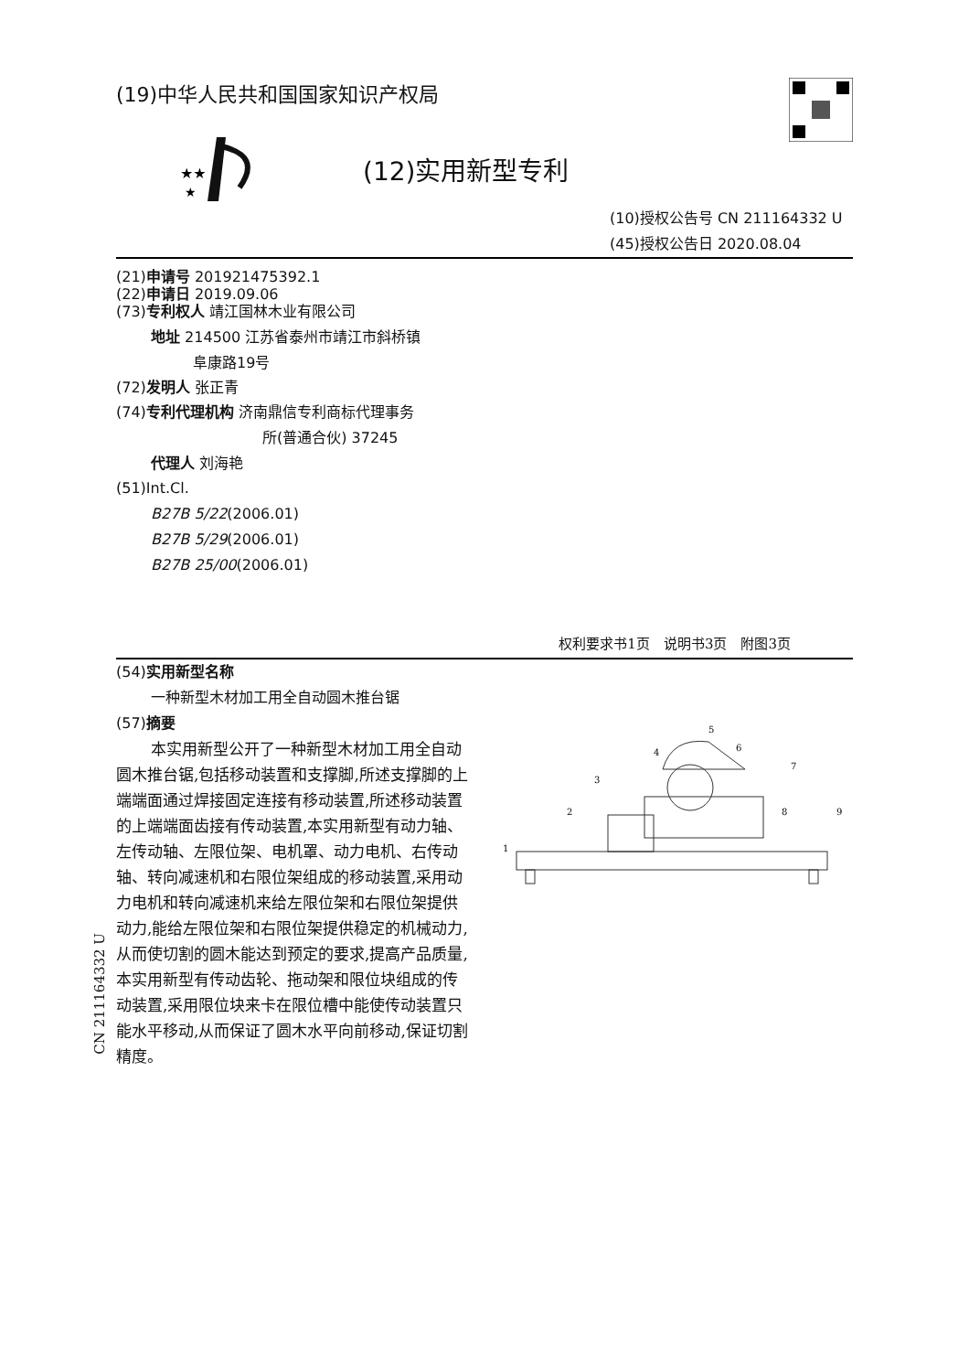(19)中华人民共和国国家知识产权局
★★
★
(12)实用新型专利
(10)授权公告号 CN 211164332 U
(45)授权公告日 2020.08.04
(21)申请号 201921475392.1
(22)申请日 2019.09.06
(73)专利权人 靖江国林木业有限公司
地址 214500 江苏省泰州市靖江市斜桥镇
阜康路19号
(72)发明人 张正青
(74)专利代理机构 济南鼎信专利商标代理事务
所(普通合伙) 37245
代理人 刘海艳
(51)Int.Cl.
B27B 5/22(2006.01)
B27B 5/29(2006.01)
B27B 25/00(2006.01)
权利要求书1页　说明书3页　附图3页
(54)实用新型名称
一种新型木材加工用全自动圆木推台锯
(57)摘要
本实用新型公开了一种新型木材加工用全自动圆木推台锯,包括移动装置和支撑脚,所述支撑脚的上端端面通过焊接固定连接有移动装置,所述移动装置的上端端面齿接有传动装置,本实用新型有动力轴、左传动轴、左限位架、电机罩、动力电机、右传动轴、转向减速机和右限位架组成的移动装置,采用动力电机和转向减速机来给左限位架和右限位架提供动力,能给左限位架和右限位架提供稳定的机械动力,从而使切割的圆木能达到预定的要求,提高产品质量,本实用新型有传动齿轮、拖动架和限位块组成的传动装置,采用限位块来卡在限位槽中能使传动装置只能水平移动,从而保证了圆木水平向前移动,保证切割精度。
1
2
3
4
5
6
7
8
9
CN 211164332 U